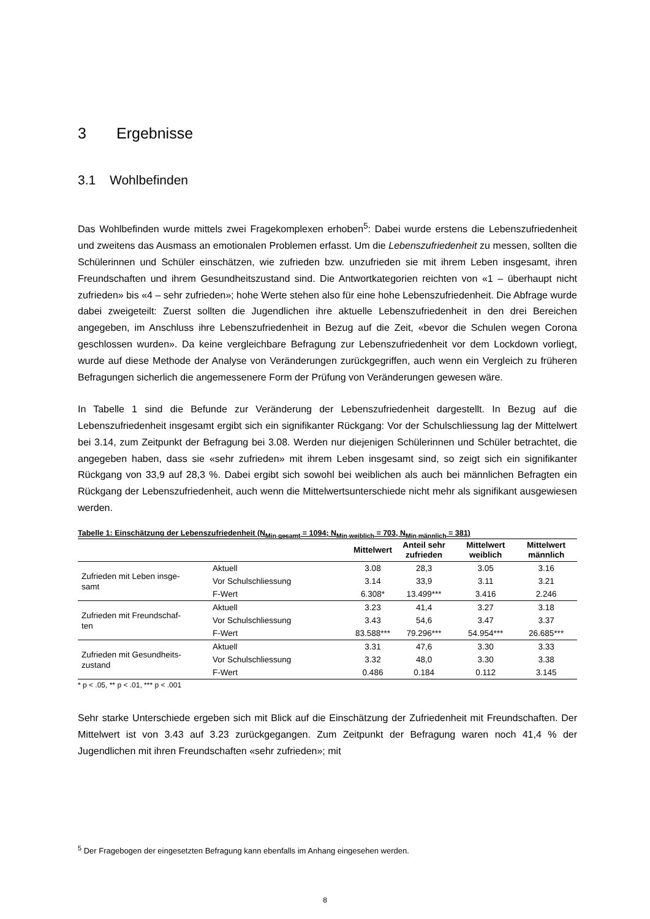3 Ergebnisse
3.1 Wohlbefinden
Das Wohlbefinden wurde mittels zwei Fragekomplexen erhoben<sup>5</sup>: Dabei wurde erstens die Lebenszufriedenheit und zweitens das Ausmass an emotionalen Problemen erfasst. Um die Lebenszufriedenheit zu messen, sollten die Schülerinnen und Schüler einschätzen, wie zufrieden bzw. unzufrieden sie mit ihrem Leben insgesamt, ihren Freundschaften und ihrem Gesundheitszustand sind. Die Antwortkategorien reichten von «1 – überhaupt nicht zufrieden» bis «4 – sehr zufrieden»; hohe Werte stehen also für eine hohe Lebenszufriedenheit. Die Abfrage wurde dabei zweigeteilt: Zuerst sollten die Jugendlichen ihre aktuelle Lebenszufriedenheit in den drei Bereichen angegeben, im Anschluss ihre Lebenszufriedenheit in Bezug auf die Zeit, «bevor die Schulen wegen Corona geschlossen wurden». Da keine vergleichbare Befragung zur Lebenszufriedenheit vor dem Lockdown vorliegt, wurde auf diese Methode der Analyse von Veränderungen zurückgegriffen, auch wenn ein Vergleich zu früheren Befragungen sicherlich die angemessenere Form der Prüfung von Veränderungen gewesen wäre.
In Tabelle 1 sind die Befunde zur Veränderung der Lebenszufriedenheit dargestellt. In Bezug auf die Lebenszufriedenheit insgesamt ergibt sich ein signifikanter Rückgang: Vor der Schulschliessung lag der Mittelwert bei 3.14, zum Zeitpunkt der Befragung bei 3.08. Werden nur diejenigen Schülerinnen und Schüler betrachtet, die angegeben haben, dass sie «sehr zufrieden» mit ihrem Leben insgesamt sind, so zeigt sich ein signifikanter Rückgang von 33,9 auf 28,3 %. Dabei ergibt sich sowohl bei weiblichen als auch bei männlichen Befragten ein Rückgang der Lebenszufriedenheit, auch wenn die Mittelwertsunterschiede nicht mehr als signifikant ausgewiesen werden.
Tabelle 1: Einschätzung der Lebenszufriedenheit (N<sub>Min gesamt</sub> = 1094; N<sub>Min weiblich</sub> = 703, N<sub>Min männlich</sub> = 381)
| | | Mittelwert | Anteil sehr zufrieden | Mittelwert weiblich | Mittelwert männlich |
| --- | --- | --- | --- | --- | --- |
| Zufrieden mit Leben insge- samt | Aktuell | 3.08 | 28,3 | 3.05 | 3.16 |
| | Vor Schulschliessung | 3.14 | 33,9 | 3.11 | 3.21 |
| | F-Wert | 6.308* | 13.499*** | 3.416 | 2.246 |
| Zufrieden mit Freundschaf- ten | Aktuell | 3.23 | 41,4 | 3.27 | 3.18 |
| | Vor Schulschliessung | 3.43 | 54,6 | 3.47 | 3.37 |
| | F-Wert | 83.588*** | 79.296*** | 54.954*** | 26.685*** |
| Zufrieden mit Gesundheits- zustand | Aktuell | 3.31 | 47,6 | 3.30 | 3.33 |
| | Vor Schulschliessung | 3.32 | 48,0 | 3.30 | 3.38 |
| | F-Wert | 0.486 | 0.184 | 0.112 | 3.145 |
* p < .05, ** p < .01, *** p < .001
Sehr starke Unterschiede ergeben sich mit Blick auf die Einschätzung der Zufriedenheit mit Freundschaften. Der Mittelwert ist von 3.43 auf 3.23 zurückgegangen. Zum Zeitpunkt der Befragung waren noch 41,4 % der Jugendlichen mit ihren Freundschaften «sehr zufrieden»; mit
<sup>5</sup> Der Fragebogen der eingesetzten Befragung kann ebenfalls im Anhang eingesehen werden.
8